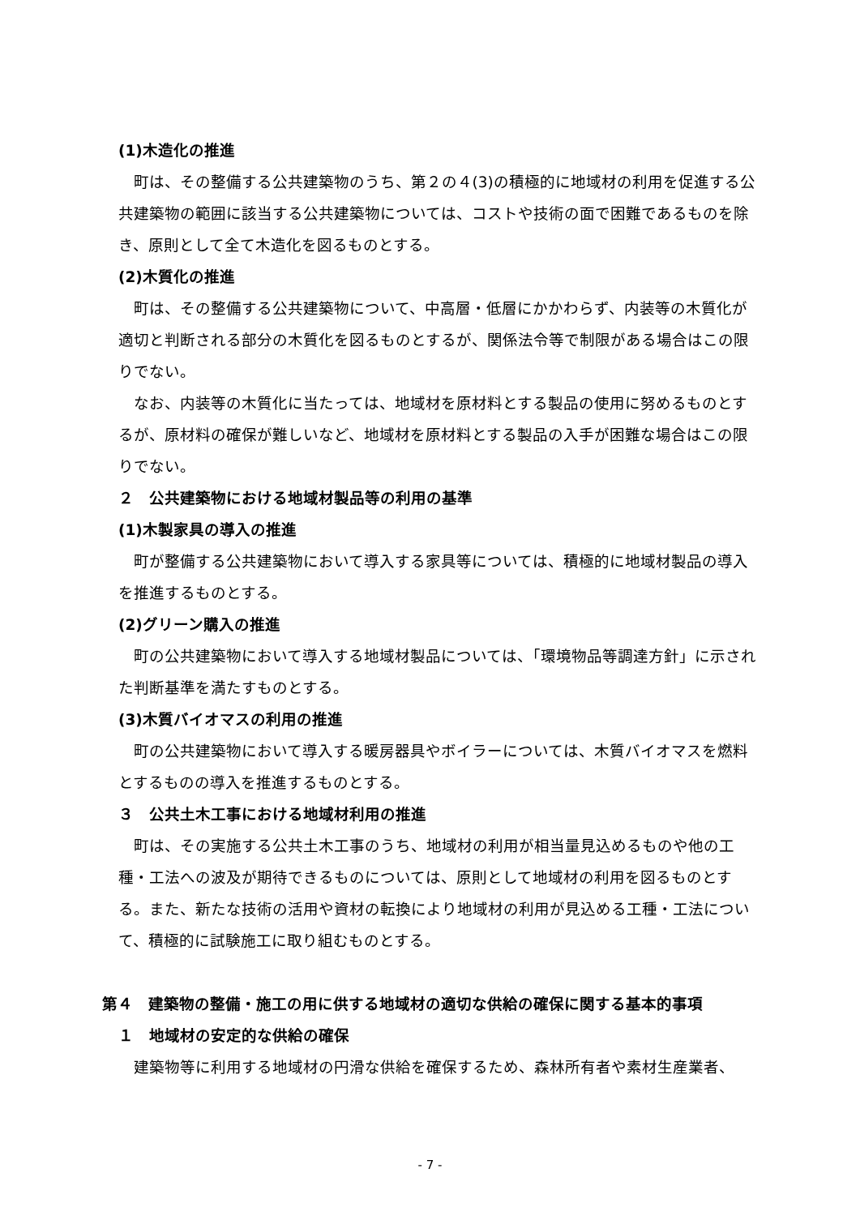(1)木造化の推進
町は、その整備する公共建築物のうち、第２の４(3)の積極的に地域材の利用を促進する公共建築物の範囲に該当する公共建築物については、コストや技術の面で困難であるものを除き、原則として全て木造化を図るものとする。
(2)木質化の推進
町は、その整備する公共建築物について、中高層・低層にかかわらず、内装等の木質化が適切と判断される部分の木質化を図るものとするが、関係法令等で制限がある場合はこの限りでない。
なお、内装等の木質化に当たっては、地域材を原材料とする製品の使用に努めるものとするが、原材料の確保が難しいなど、地域材を原材料とする製品の入手が困難な場合はこの限りでない。
２　公共建築物における地域材製品等の利用の基準
(1)木製家具の導入の推進
町が整備する公共建築物において導入する家具等については、積極的に地域材製品の導入を推進するものとする。
(2)グリーン購入の推進
町の公共建築物において導入する地域材製品については、「環境物品等調達方針」に示された判断基準を満たすものとする。
(3)木質バイオマスの利用の推進
町の公共建築物において導入する暖房器具やボイラーについては、木質バイオマスを燃料とするものの導入を推進するものとする。
３　公共土木工事における地域材利用の推進
町は、その実施する公共土木工事のうち、地域材の利用が相当量見込めるものや他の工種・工法への波及が期待できるものについては、原則として地域材の利用を図るものとする。また、新たな技術の活用や資材の転換により地域材の利用が見込める工種・工法について、積極的に試験施工に取り組むものとする。
第４　建築物の整備・施工の用に供する地域材の適切な供給の確保に関する基本的事項
１　地域材の安定的な供給の確保
建築物等に利用する地域材の円滑な供給を確保するため、森林所有者や素材生産業者、
- 7 -